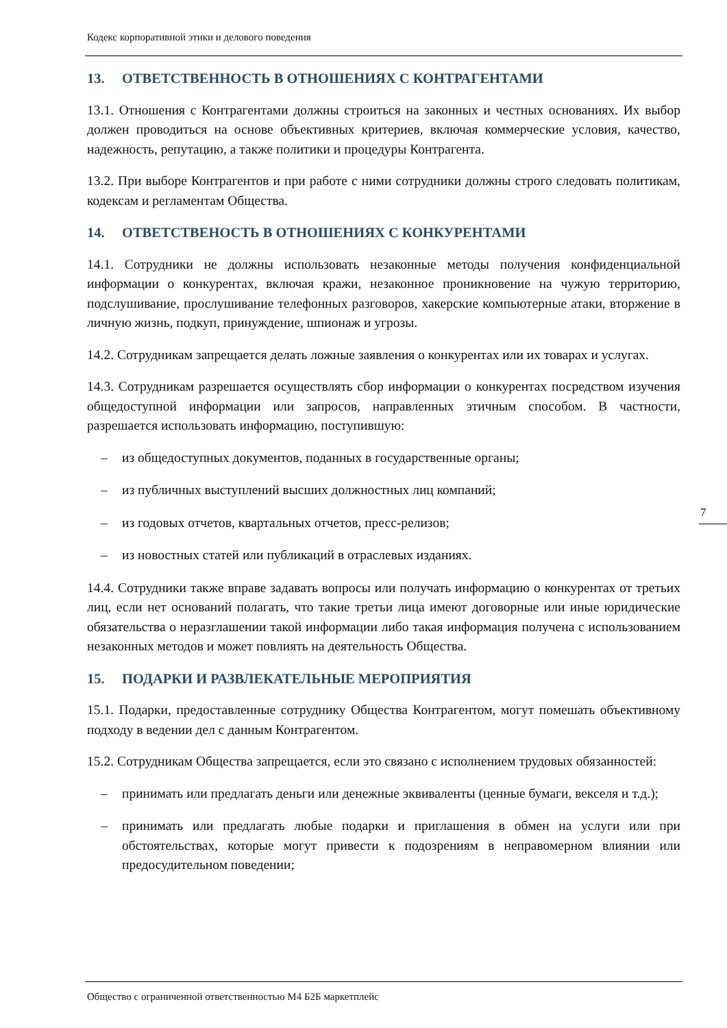Кодекс корпоративной этики и делового поведения
13. ОТВЕТСТВЕННОСТЬ В ОТНОШЕНИЯХ С КОНТРАГЕНТАМИ
13.1. Отношения с Контрагентами должны строиться на законных и честных основаниях. Их выбор должен проводиться на основе объективных критериев, включая коммерческие условия, качество, надежность, репутацию, а также политики и процедуры Контрагента.
13.2. При выборе Контрагентов и при работе с ними сотрудники должны строго следовать политикам, кодексам и регламентам Общества.
14. ОТВЕТСТВЕНОСТЬ В ОТНОШЕНИЯХ С КОНКУРЕНТАМИ
14.1. Сотрудники не должны использовать незаконные методы получения конфиденциальной информации о конкурентах, включая кражи, незаконное проникновение на чужую территорию, подслушивание, прослушивание телефонных разговоров, хакерские компьютерные атаки, вторжение в личную жизнь, подкуп, принуждение, шпионаж и угрозы.
14.2. Сотрудникам запрещается делать ложные заявления о конкурентах или их товарах и услугах.
14.3. Сотрудникам разрешается осуществлять сбор информации о конкурентах посредством изучения общедоступной информации или запросов, направленных этичным способом. В частности, разрешается использовать информацию, поступившую:
– из общедоступных документов, поданных в государственные органы;
– из публичных выступлений высших должностных лиц компаний;
– из годовых отчетов, квартальных отчетов, пресс-релизов;
– из новостных статей или публикаций в отраслевых изданиях.
14.4. Сотрудники также вправе задавать вопросы или получать информацию о конкурентах от третьих лиц, если нет оснований полагать, что такие третьи лица имеют договорные или иные юридические обязательства о неразглашении такой информации либо такая информация получена с использованием незаконных методов и может повлиять на деятельность Общества.
15. ПОДАРКИ И РАЗВЛЕКАТЕЛЬНЫЕ МЕРОПРИЯТИЯ
15.1. Подарки, предоставленные сотруднику Общества Контрагентом, могут помешать объективному подходу в ведении дел с данным Контрагентом.
15.2. Сотрудникам Общества запрещается, если это связано с исполнением трудовых обязанностей:
– принимать или предлагать деньги или денежные эквиваленты (ценные бумаги, векселя и т.д.);
– принимать или предлагать любые подарки и приглашения в обмен на услуги или при обстоятельствах, которые могут привести к подозрениям в неправомерном влиянии или предосудительном поведении;
7
Общество с ограниченной ответственностью М4 Б2Б маркетплейс